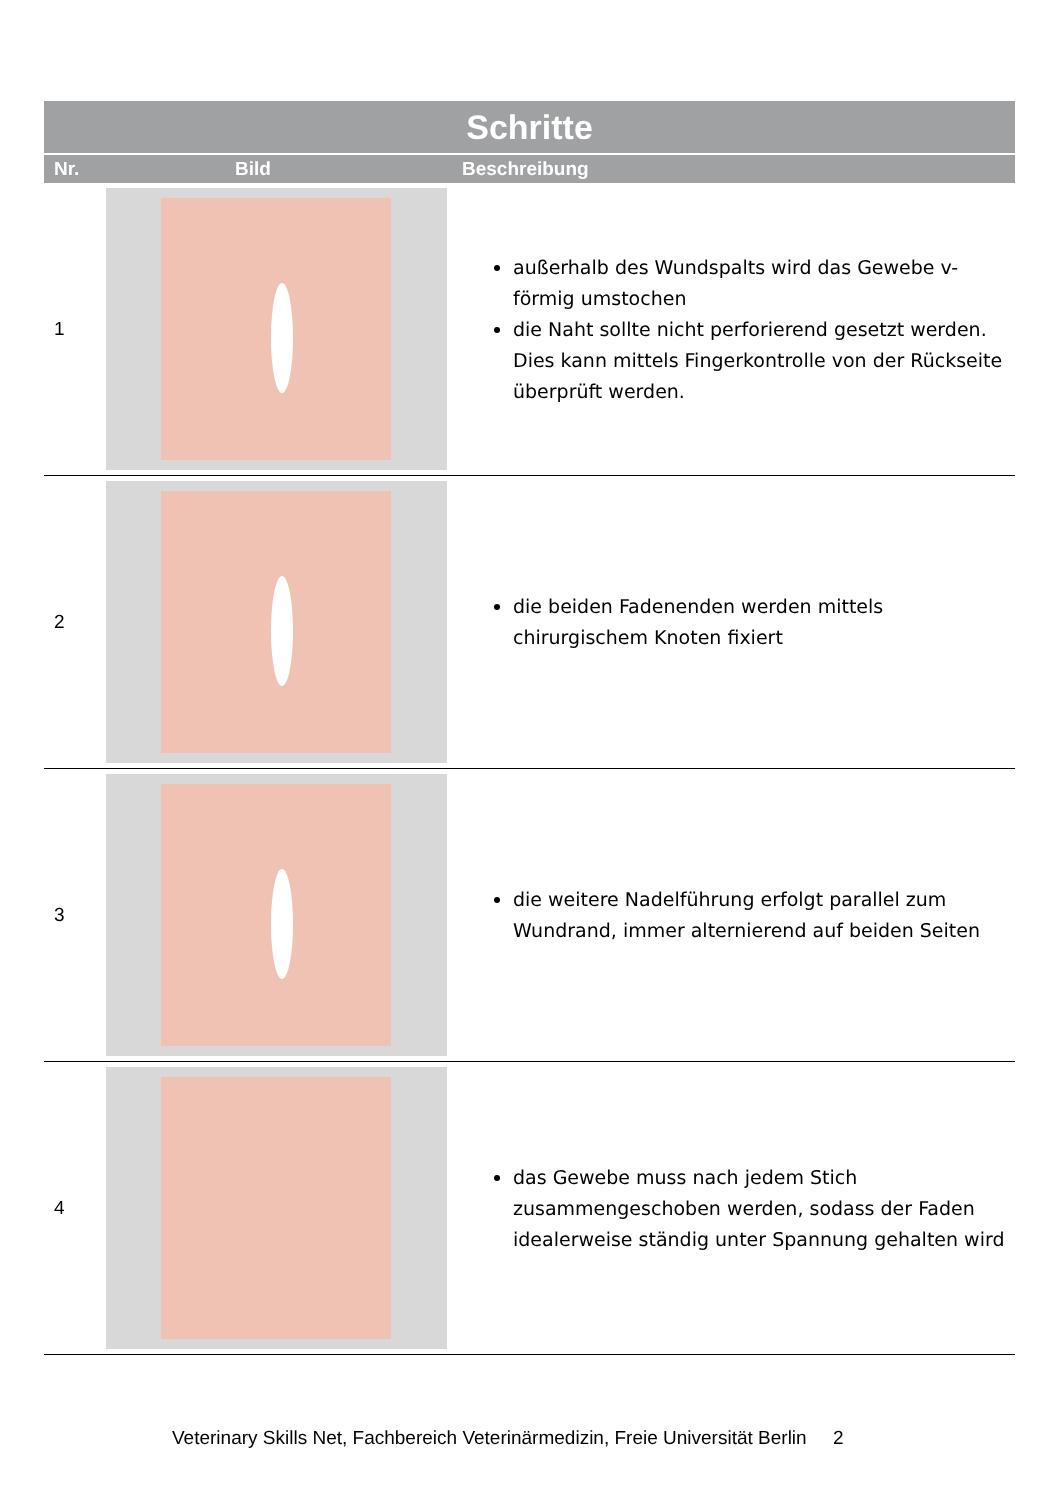| Schritte | | |
| --- | --- | --- |
| Nr. | Bild | Beschreibung |
| 1 | | außerhalb des Wundspalts wird das Gewebe v-förmig umstochen die Naht sollte nicht perforierend gesetzt werden. Dies kann mittels Fingerkontrolle von der Rückseite überprüft werden. |
| 2 | | die beiden Fadenenden werden mittels chirurgischem Knoten fixiert |
| 3 | | die weitere Nadelführung erfolgt parallel zum Wundrand, immer alternierend auf beiden Seiten |
| 4 | | das Gewebe muss nach jedem Stich zusammengeschoben werden, sodass der Faden idealerweise ständig unter Spannung gehalten wird |
Veterinary Skills Net, Fachbereich Veterinärmedizin, Freie Universität Berlin 2